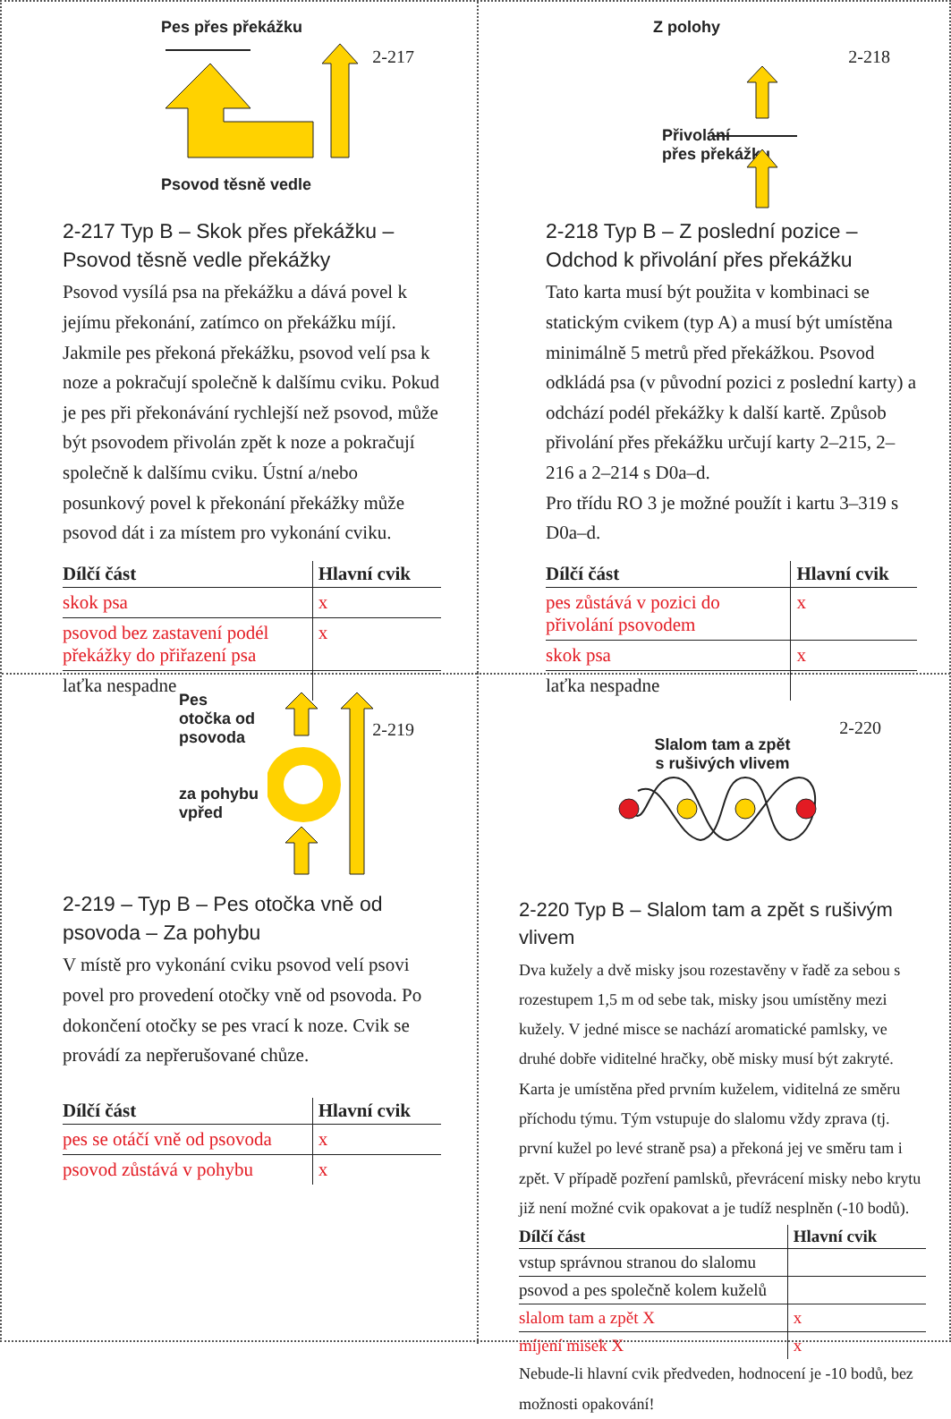2-217
Pes přes překážku
Psovod těsně vedle
2-217 Typ B – Skok přes překážku – Psovod těsně vedle překážky
Psovod vysílá psa na překážku a dává povel k jejímu překonání, zatímco on překážku míjí. Jakmile pes překoná překážku, psovod velí psa k noze a pokračují společně k dalšímu cviku. Pokud je pes při překonávání rychlejší než psovod, může být psovodem přivolán zpět k noze a pokračují společně k dalšímu cviku. Ústní a/nebo posunkový povel k překonání překážky může psovod dát i za místem pro vykonání cviku.
| Dílčí část | Hlavní cvik |
| --- | --- |
| skok psa | x |
| psovod bez zastavení podél překážky do přiřazení psa | x |
| laťka nespadne | |
2-218
Z polohy
Přivolání
přes překážku
2-218 Typ B – Z poslední pozice – Odchod k přivolání přes překážku
Tato karta musí být použita v kombinaci se statickým cvikem (typ A) a musí být umístěna minimálně 5 metrů před překážkou. Psovod odkládá psa (v původní pozici z poslední karty) a odchází podél překážky k další kartě. Způsob přivolání přes překážku určují karty 2–215, 2–216 a 2–214 s D0a–d.
Pro třídu RO 3 je možné použít i kartu 3–319 s D0a–d.
| Dílčí část | Hlavní cvik |
| --- | --- |
| pes zůstává v pozici do přivolání psovodem | x |
| skok psa | x |
| laťka nespadne | |
2-219
Pes
otočka od
psovoda
za pohybu
vpřed
2-219 – Typ B – Pes otočka vně od psovoda – Za pohybu
V místě pro vykonání cviku psovod velí psovi povel pro provedení otočky vně od psovoda. Po dokončení otočky se pes vrací k noze. Cvik se provádí za nepřerušované chůze.
| Dílčí část | Hlavní cvik |
| --- | --- |
| pes se otáčí vně od psovoda | x |
| psovod zůstává v pohybu | x |
2-220
Slalom tam a zpět
s rušivých vlivem
2-220 Typ B – Slalom tam a zpět s rušivým vlivem
Dva kužely a dvě misky jsou rozestavěny v řadě za sebou s rozestupem 1,5 m od sebe tak, misky jsou umístěny mezi kužely. V jedné misce se nachází aromatické pamlsky, ve druhé dobře viditelné hračky, obě misky musí být zakryté. Karta je umístěna před prvním kuželem, viditelná ze směru příchodu týmu. Tým vstupuje do slalomu vždy zprava (tj. první kužel po levé straně psa) a překoná jej ve směru tam i zpět. V případě pozření pamlsků, převrácení misky nebo krytu již není možné cvik opakovat a je tudíž nesplněn (-10 bodů).
| Dílčí část | Hlavní cvik |
| --- | --- |
| vstup správnou stranou do slalomu | |
| psovod a pes společně kolem kuželů | |
| slalom tam a zpět X | x |
| míjení misek X | x |
Nebude-li hlavní cvik předveden, hodnocení je -10 bodů, bez možnosti opakování!